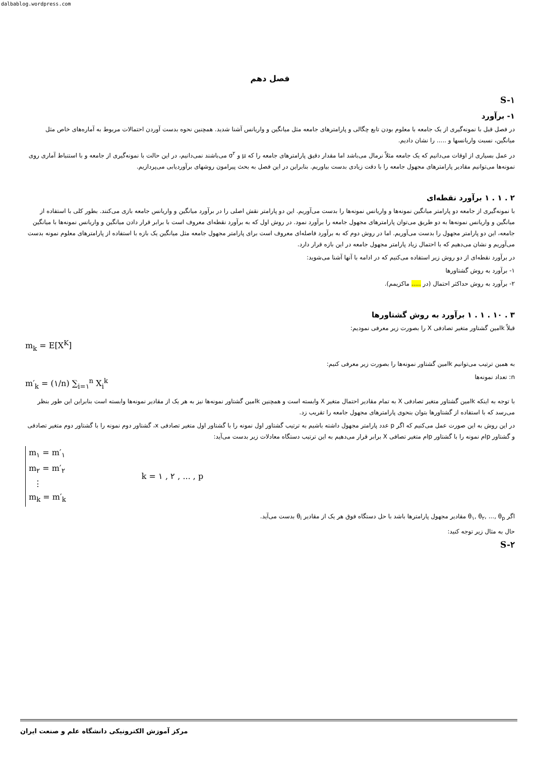dalbablog.wordpress.com
فصل دهم
S-۱
۱- برآورد
در فصل قبل با نمونه‌گیری از یک جامعه با معلوم بودن تابع چگالی و پارامترهای جامعه مثل میانگین و واریانس آشنا شدید. همچنین نحوه بدست آوردن احتمالات مربوط به آماره‌های خاص مثل میانگین، نسبت واریانسها و ..... را نشان دادیم.
در عمل بسیاری از اوقات می‌دانیم که یک جامعه مثلاً نرمال می‌باشد اما مقدار دقیق پارامترهای جامعه را که μ و σ<sup>۲</sup> می‌باشند نمی‌دانیم، در این حالت با نمونه‌گیری از جامعه و با استنباط آماری روی نمونه‌ها می‌توانیم مقادیر پارامترهای مجهول جامعه را با دقت زیادی بدست بیاوریم. بنابراین در این فصل به بحث پیرامون روشهای برآوردیابی می‌پردازیم.
۲ . ۱ . ۱ برآورد نقطه‌ای
با نمونه‌گیری از جامعه دو پارامتر میانگین نمونه‌ها و واریانس نمونه‌ها را بدست می‌آوریم. این دو پارامتر نقش اصلی را در برآورد میانگین و واریانس جامعه بازی می‌کنند. بطور کلی با استفاده از میانگین و واریانس نمونه‌ها به دو طریق می‌توان پارامترهای مجهول جامعه را برآورد نمود. در روش اول که به برآورد نقطه‌ای معروف است با برابر قرار دادن میانگین و واریانس نمونه‌ها با میانگین جامعه، این دو پارامتر مجهول را بدست می‌آوریم. اما در روش دوم که به برآورد فاصله‌ای معروف است برای پارامتر مجهول جامعه مثل میانگین یک بازه با استفاده از پارامترهای معلوم نمونه بدست می‌آوریم و نشان می‌دهیم که با احتمال زیاد پارامتر مجهول جامعه در این بازه قرار دارد.
در برآورد نقطه‌ای از دو روش زیر استفاده می‌کنیم که در ادامه با آنها آشنا می‌شوید:
۱- برآورد به روش گشتاورها
۲- برآورد به روش حداکثر احتمال (در ..... ماکزیمم).
۳ . ۱۰ . ۱ . ۱ برآورد به روش گشتاورها
قبلاً kامین گشتاور متغیر تصادفی X را بصورت زیر معرفی نمودیم:
m<sub>k</sub> = E[X<sup>K</sup>]
به همین ترتیب می‌توانیم kامین گشتاور نمونه‌ها را بصورت زیر معرفی کنیم:
n: تعداد نمونه‌ها m′<sub>k</sub> = (۱/n) ∑<sub>i=۱</sub><sup>n</sup> X<sub>i</sub><sup>k</sup>
با توجه به اینکه kامین گشتاور متغیر تصادفی X به تمام مقادیر احتمال متغیر X وابسته است و همچنین kامین گشتاور نمونه‌ها نیز به هر یک از مقادیر نمونه‌ها وابسته است بنابراین این طور بنظر می‌رسد که با استفاده از گشتاورها بتوان بنحوی پارامترهای مجهول جامعه را تقریب زد.
در این روش به این صورت عمل می‌کنیم که اگر p عدد پارامتر مجهول داشته باشیم به ترتیب گشتاور اول نمونه را با گشتاور اول متغیر تصادفی x، گشتاور دوم نمونه را با گشتاور دوم متغیر تصادفی و گشتاور pام نمونه را با گشتاور pام متغیر تصافی X برابر قرار می‌دهیم به این ترتیب دستگاه معادلات زیر بدست می‌آید:
m<sub>۱</sub> = m′<sub>۱</sub>
m<sub>۲</sub> = m′<sub>۲</sub>
⋮
m<sub>k</sub> = m′<sub>k</sub>
k = ۱ , ۲ , ... , p
اگر θ<sub>۱</sub>, θ<sub>۲</sub>, ..., θ<sub>p</sub> مقادیر مجهول پارامترها باشد با حل دستگاه فوق هر یک از مقادیر θ<sub>i</sub> بدست می‌آید.
حال به مثال زیر توجه کنید:
S-۲
مرکز آموزش الکترونیکی دانشگاه علم و صنعت ایران